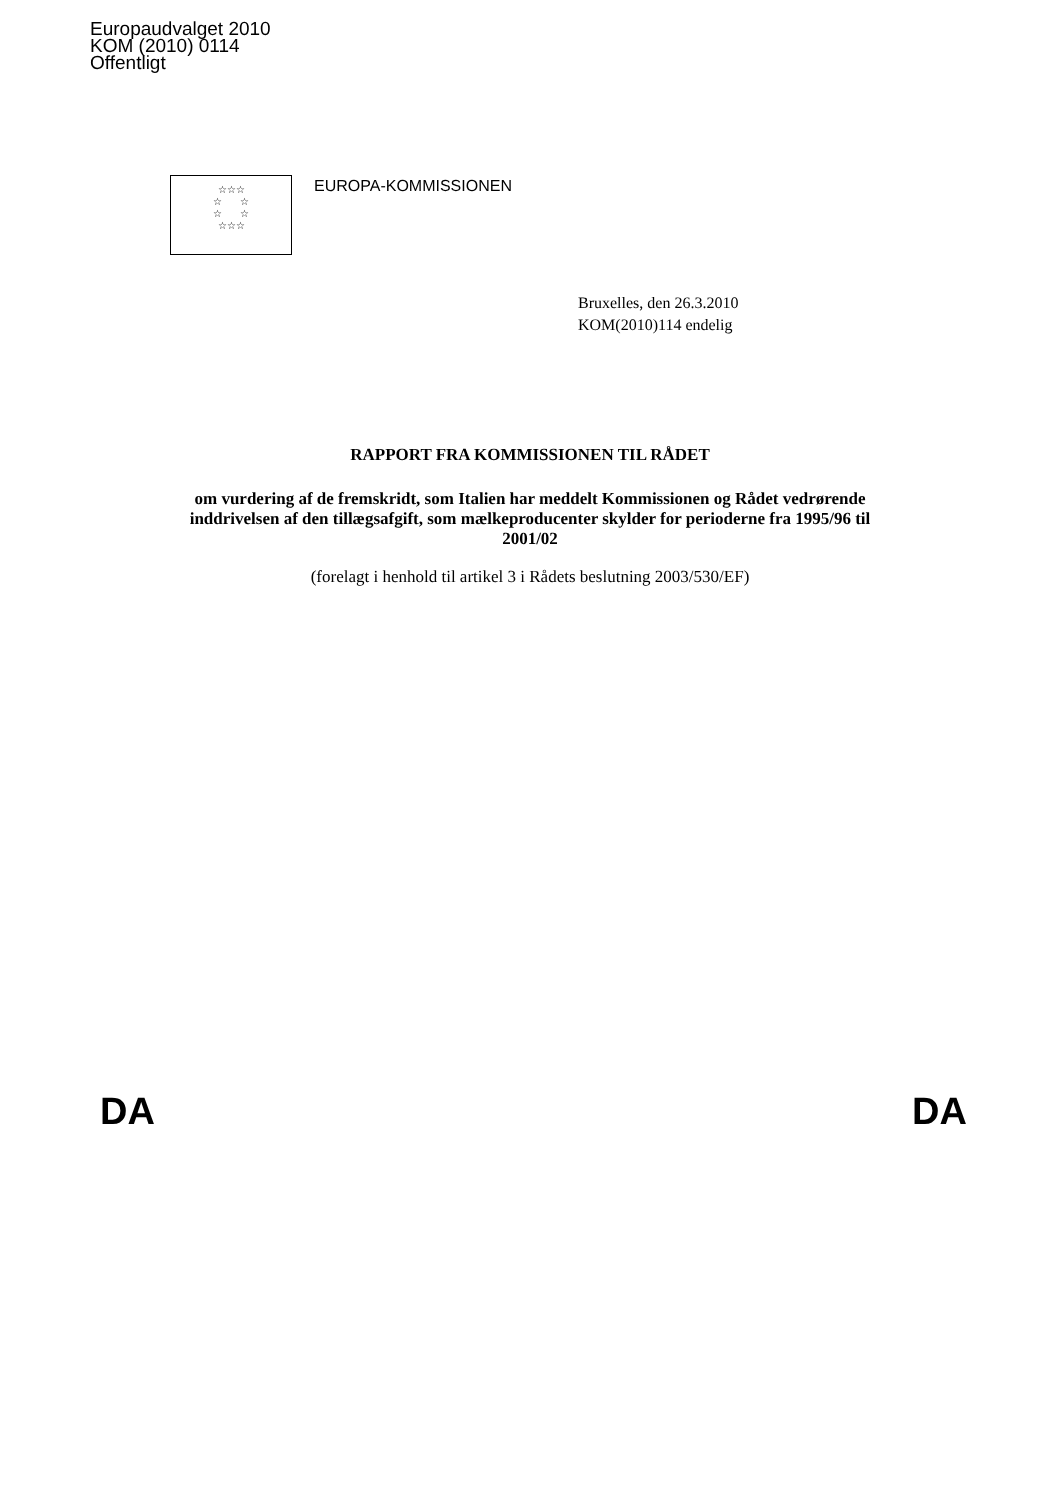Europaudvalget 2010
KOM (2010) 0114
Offentligt
☆☆☆
☆ ☆
☆ ☆
☆☆☆
EUROPA-KOMMISSIONEN
Bruxelles, den 26.3.2010
KOM(2010)114 endelig
RAPPORT FRA KOMMISSIONEN TIL RÅDET
om vurdering af de fremskridt, som Italien har meddelt Kommissionen og Rådet vedrørende inddrivelsen af den tillægsafgift, som mælkeproducenter skylder for perioderne fra 1995/96 til 2001/02
(forelagt i henhold til artikel 3 i Rådets beslutning 2003/530/EF)
DA DA